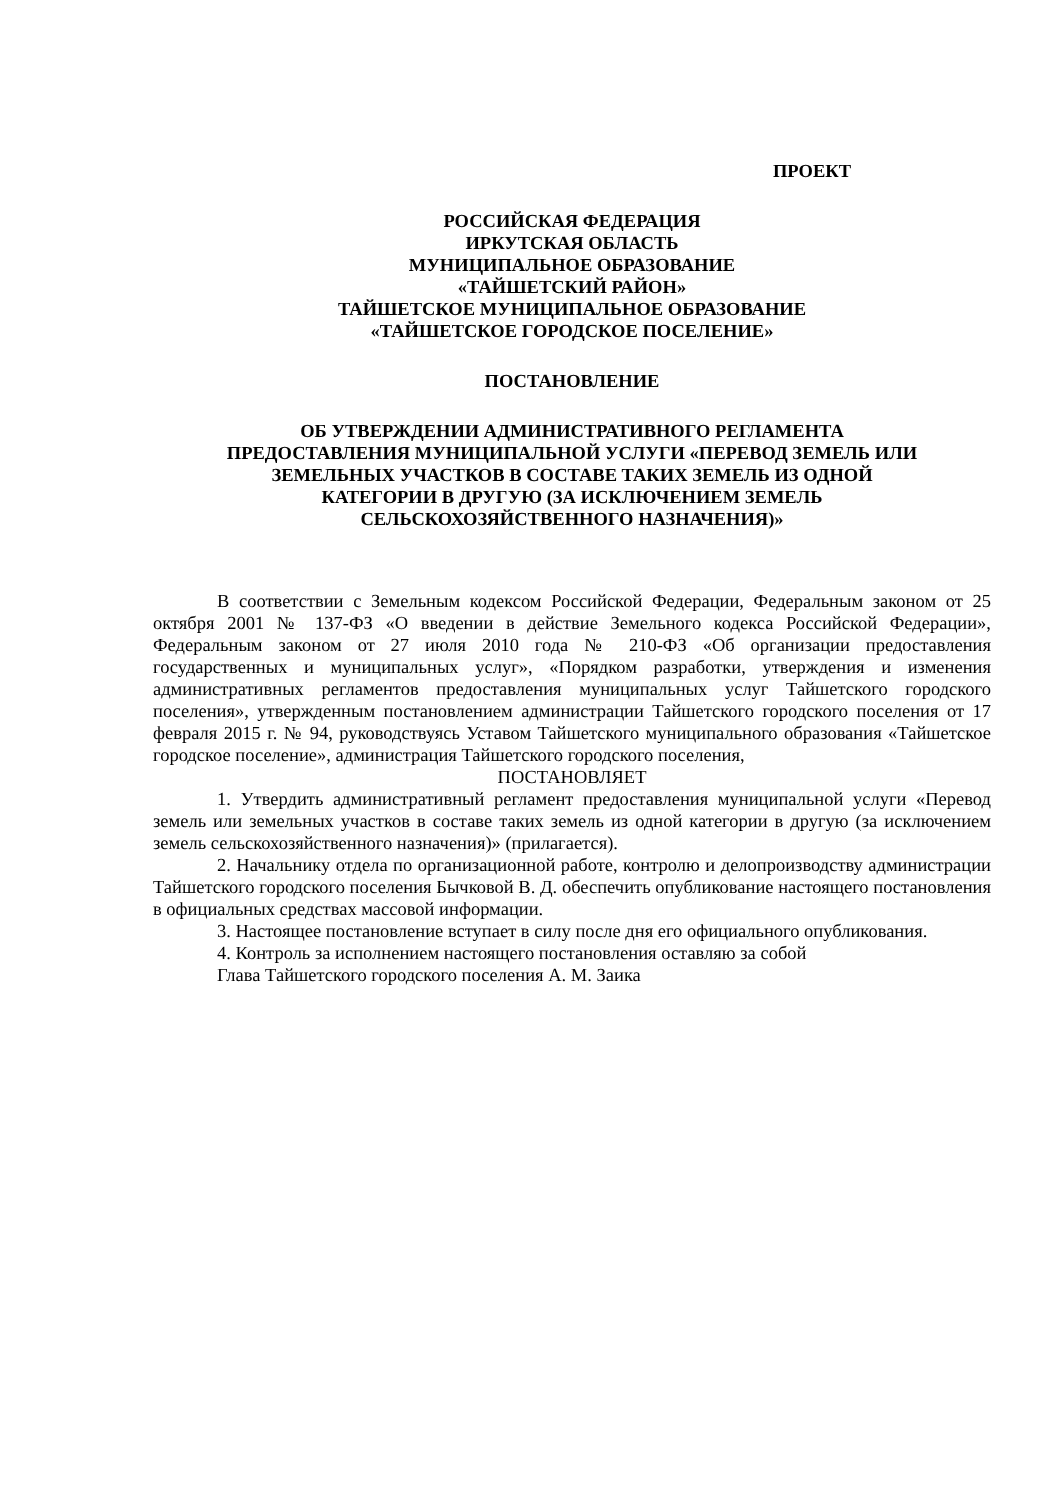ПРОЕКТ
РОССИЙСКАЯ ФЕДЕРАЦИЯ
ИРКУТСКАЯ ОБЛАСТЬ
МУНИЦИПАЛЬНОЕ ОБРАЗОВАНИЕ
«ТАЙШЕТСКИЙ РАЙОН»
ТАЙШЕТСКОЕ МУНИЦИПАЛЬНОЕ ОБРАЗОВАНИЕ
«ТАЙШЕТСКОЕ ГОРОДСКОЕ ПОСЕЛЕНИЕ»
ПОСТАНОВЛЕНИЕ
ОБ УТВЕРЖДЕНИИ АДМИНИСТРАТИВНОГО РЕГЛАМЕНТА
ПРЕДОСТАВЛЕНИЯ МУНИЦИПАЛЬНОЙ УСЛУГИ «ПЕРЕВОД ЗЕМЕЛЬ ИЛИ
ЗЕМЕЛЬНЫХ УЧАСТКОВ В СОСТАВЕ ТАКИХ ЗЕМЕЛЬ ИЗ ОДНОЙ
КАТЕГОРИИ В ДРУГУЮ (ЗА ИСКЛЮЧЕНИЕМ ЗЕМЕЛЬ
СЕЛЬСКОХОЗЯЙСТВЕННОГО НАЗНАЧЕНИЯ)»
В соответствии с Земельным кодексом Российской Федерации, Федеральным законом от 25 октября 2001 № 137-ФЗ «О введении в действие Земельного кодекса Российской Федерации», Федеральным законом от 27 июля 2010 года № 210-ФЗ «Об организации предоставления государственных и муниципальных услуг», «Порядком разработки, утверждения и изменения административных регламентов предоставления муниципальных услуг Тайшетского городского поселения», утвержденным постановлением администрации Тайшетского городского поселения от 17 февраля 2015 г. № 94, руководствуясь Уставом Тайшетского муниципального образования «Тайшетское городское поселение», администрация Тайшетского городского поселения,
ПОСТАНОВЛЯЕТ
1. Утвердить административный регламент предоставления муниципальной услуги «Перевод земель или земельных участков в составе таких земель из одной категории в другую (за исключением земель сельскохозяйственного назначения)» (прилагается).
2. Начальнику отдела по организационной работе, контролю и делопроизводству администрации Тайшетского городского поселения Бычковой В. Д. обеспечить опубликование настоящего постановления в официальных средствах массовой информации.
3. Настоящее постановление вступает в силу после дня его официального опубликования.
4. Контроль за исполнением настоящего постановления оставляю за собой
Глава Тайшетского городского поселения А. М. Заика